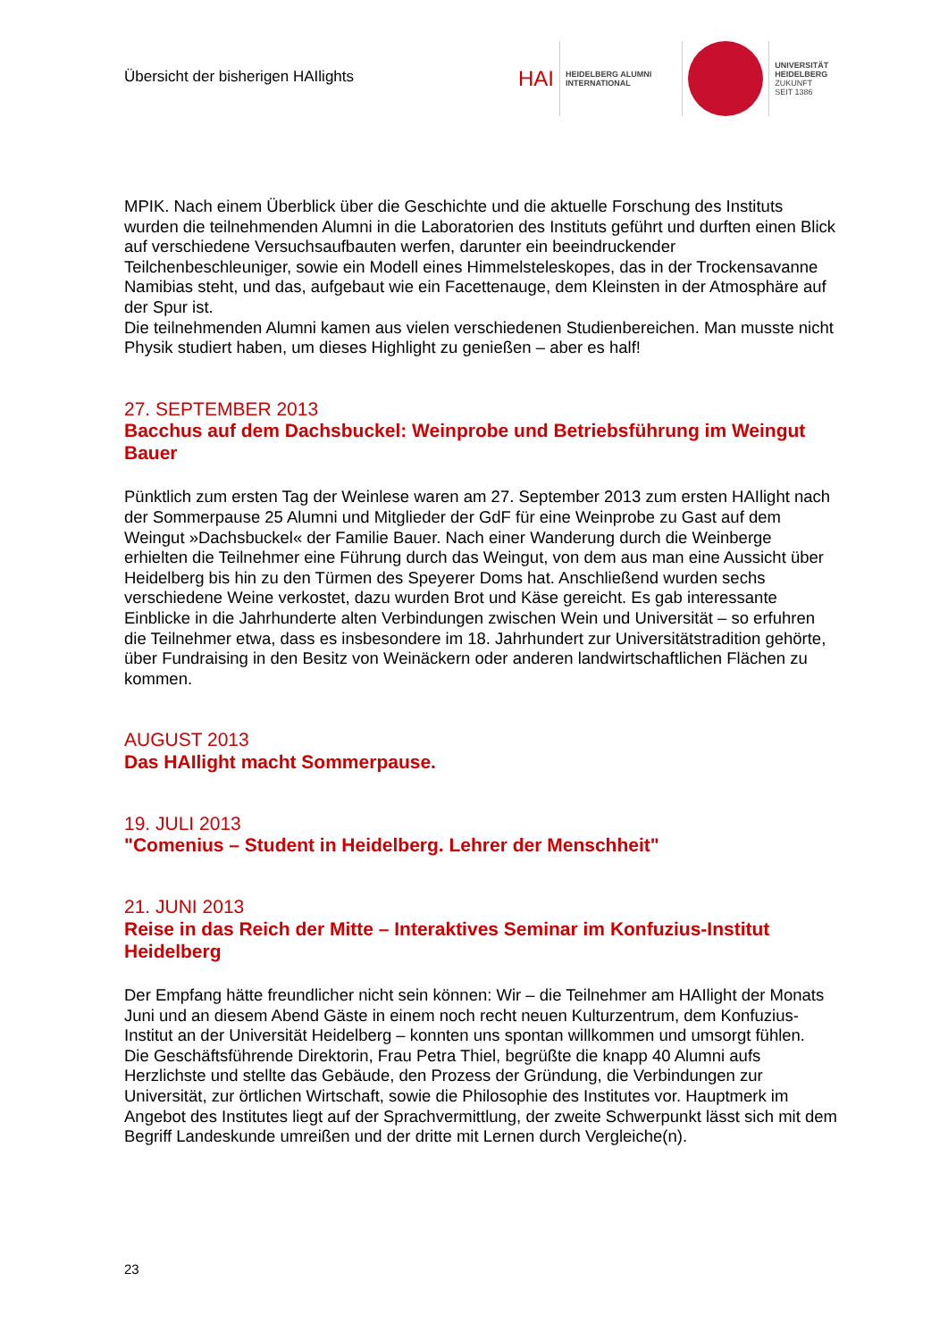Übersicht der bisherigen HAIlights
HAI
HEIDELBERG ALUMNI
INTERNATIONAL
UNIVERSITÄT
HEIDELBERG
ZUKUNFT
SEIT 1386
MPIK. Nach einem Überblick über die Geschichte und die aktuelle Forschung des Instituts wurden die teilnehmenden Alumni in die Laboratorien des Instituts geführt und durften einen Blick auf verschiedene Versuchsaufbauten werfen, darunter ein beeindruckender Teilchenbeschleuniger, sowie ein Modell eines Himmelsteleskopes, das in der Trockensavanne Namibias steht, und das, aufgebaut wie ein Facettenauge, dem Kleinsten in der Atmosphäre auf der Spur ist.
Die teilnehmenden Alumni kamen aus vielen verschiedenen Studienbereichen. Man musste nicht Physik studiert haben, um dieses Highlight zu genießen – aber es half!
27. SEPTEMBER 2013
Bacchus auf dem Dachsbuckel: Weinprobe und Betriebsführung im Weingut Bauer
Pünktlich zum ersten Tag der Weinlese waren am 27. September 2013 zum ersten HAIlight nach der Sommerpause 25 Alumni und Mitglieder der GdF für eine Weinprobe zu Gast auf dem Weingut »Dachsbuckel« der Familie Bauer. Nach einer Wanderung durch die Weinberge erhielten die Teilnehmer eine Führung durch das Weingut, von dem aus man eine Aussicht über Heidelberg bis hin zu den Türmen des Speyerer Doms hat. Anschließend wurden sechs verschiedene Weine verkostet, dazu wurden Brot und Käse gereicht. Es gab interessante Einblicke in die Jahrhunderte alten Verbindungen zwischen Wein und Universität – so erfuhren die Teilnehmer etwa, dass es insbesondere im 18. Jahrhundert zur Universitätstradition gehörte, über Fundraising in den Besitz von Weinäckern oder anderen landwirtschaftlichen Flächen zu kommen.
AUGUST 2013
Das HAIlight macht Sommerpause.
19. JULI 2013
"Comenius – Student in Heidelberg. Lehrer der Menschheit"
21. JUNI 2013
Reise in das Reich der Mitte – Interaktives Seminar im Konfuzius-Institut Heidelberg
Der Empfang hätte freundlicher nicht sein können: Wir – die Teilnehmer am HAIlight der Monats Juni und an diesem Abend Gäste in einem noch recht neuen Kulturzentrum, dem Konfuzius-Institut an der Universität Heidelberg – konnten uns spontan willkommen und umsorgt fühlen.
Die Geschäftsführende Direktorin, Frau Petra Thiel, begrüßte die knapp 40 Alumni aufs Herzlichste und stellte das Gebäude, den Prozess der Gründung, die Verbindungen zur Universität, zur örtlichen Wirtschaft, sowie die Philosophie des Institutes vor. Hauptmerk im Angebot des Institutes liegt auf der Sprachvermittlung, der zweite Schwerpunkt lässt sich mit dem Begriff Landeskunde umreißen und der dritte mit Lernen durch Vergleiche(n).
23